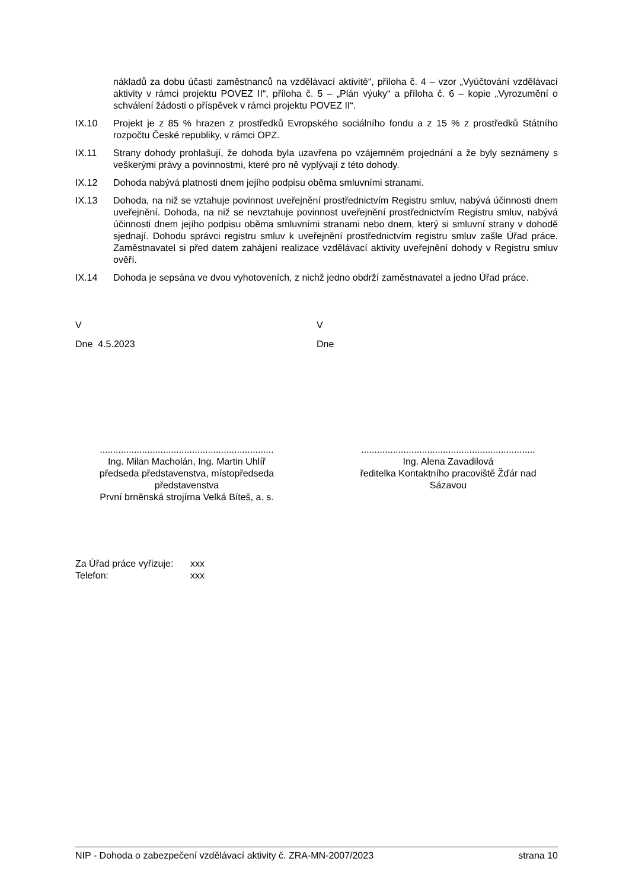nákladů za dobu účasti zaměstnanců na vzdělávací aktivitě“, příloha č. 4 – vzor „Vyúčtování vzdělávací aktivity v rámci projektu POVEZ II“, příloha č. 5 – „Plán výuky“ a příloha č. 6 – kopie „Vyrozumění o schválení žádosti o příspěvek v rámci projektu POVEZ II“.
IX.10 Projekt je z 85 % hrazen z prostředků Evropského sociálního fondu a z 15 % z prostředků Státního rozpočtu České republiky, v rámci OPZ.
IX.11 Strany dohody prohlašují, že dohoda byla uzavřena po vzájemném projednání a že byly seznámeny s veškerými právy a povinnostmi, které pro ně vyplývají z této dohody.
IX.12 Dohoda nabývá platnosti dnem jejího podpisu oběma smluvními stranami.
IX.13 Dohoda, na niž se vztahuje povinnost uveřejnění prostřednictvím Registru smluv, nabývá účinnosti dnem uveřejnění. Dohoda, na niž se nevztahuje povinnost uveřejnění prostřednictvím Registru smluv, nabývá účinnosti dnem jejího podpisu oběma smluvními stranami nebo dnem, který si smluvní strany v dohodě sjednají. Dohodu správci registru smluv k uveřejnění prostřednictvím registru smluv zašle Úřad práce. Zaměstnavatel si před datem zahájení realizace vzdělávací aktivity uveřejnění dohody v Registru smluv ověří.
IX.14 Dohoda je sepsána ve dvou vyhotoveních, z nichž jedno obdrží zaměstnavatel a jedno Úřad práce.
V
Dne 4.5.2023
V
Dne
..................................................................
Ing. Milan Macholán, Ing. Martin Uhlíř
předseda představenstva, místopředseda představenstva
První brněnská strojírna Velká Bíteš, a. s.
..................................................................
Ing. Alena Zavadilová
ředitelka Kontaktního pracoviště Žďár nad Sázavou
Za Úřad práce vyřizuje: xxx
Telefon: xxx
NIP - Dohoda o zabezpečení vzdělávací aktivity č. ZRA-MN-2007/2023 strana 10